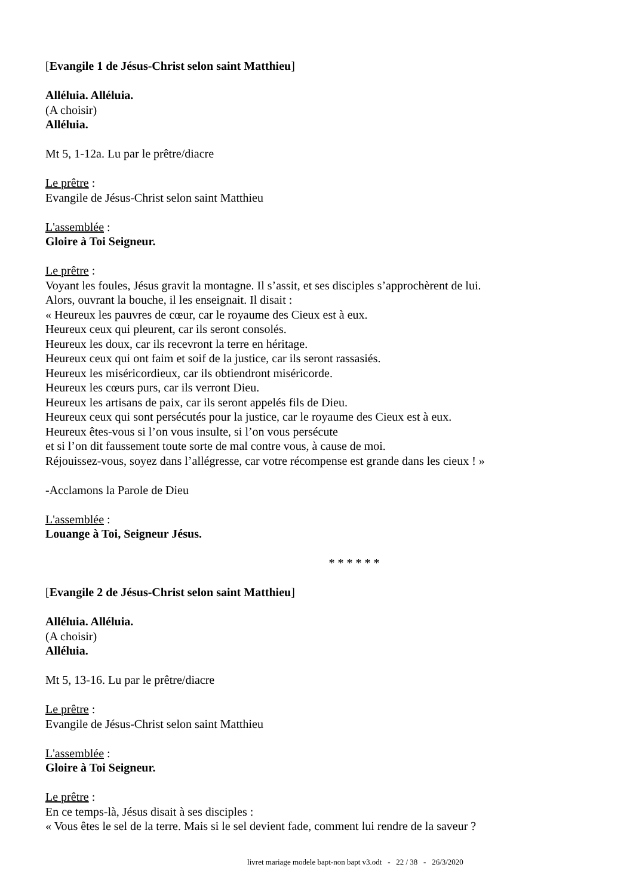[Evangile 1 de Jésus-Christ selon saint Matthieu]
Alléluia. Alléluia.
(A choisir)
Alléluia.
Mt 5, 1-12a. Lu par le prêtre/diacre
Le prêtre :
Evangile de Jésus-Christ selon saint Matthieu
L'assemblée :
Gloire à Toi Seigneur.
Le prêtre :
Voyant les foules, Jésus gravit la montagne. Il s’assit, et ses disciples s’approchèrent de lui.
Alors, ouvrant la bouche, il les enseignait. Il disait :
« Heureux les pauvres de cœur, car le royaume des Cieux est à eux.
Heureux ceux qui pleurent, car ils seront consolés.
Heureux les doux, car ils recevront la terre en héritage.
Heureux ceux qui ont faim et soif de la justice, car ils seront rassasiés.
Heureux les miséricordieux, car ils obtiendront miséricorde.
Heureux les cœurs purs, car ils verront Dieu.
Heureux les artisans de paix, car ils seront appelés fils de Dieu.
Heureux ceux qui sont persécutés pour la justice, car le royaume des Cieux est à eux.
Heureux êtes-vous si l’on vous insulte, si l’on vous persécute
et si l’on dit faussement toute sorte de mal contre vous, à cause de moi.
Réjouissez-vous, soyez dans l’allégresse, car votre récompense est grande dans les cieux ! »
-Acclamons la Parole de Dieu
L'assemblée :
Louange à Toi, Seigneur Jésus.
* * * * * *
[Evangile 2 de Jésus-Christ selon saint Matthieu]
Alléluia. Alléluia.
(A choisir)
Alléluia.
Mt 5, 13-16. Lu par le prêtre/diacre
Le prêtre :
Evangile de Jésus-Christ selon saint Matthieu
L'assemblée :
Gloire à Toi Seigneur.
Le prêtre :
En ce temps-là, Jésus disait à ses disciples :
« Vous êtes le sel de la terre. Mais si le sel devient fade, comment lui rendre de la saveur ?
livret mariage modele bapt-non bapt v3.odt - 22 / 38 - 26/3/2020